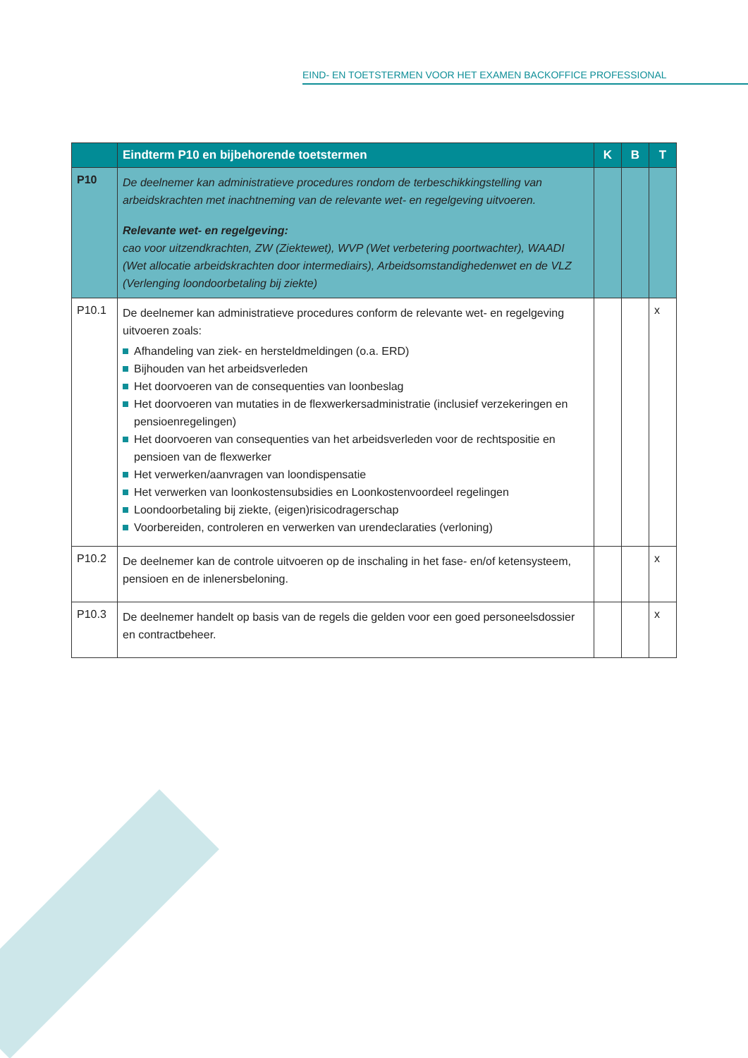EIND- EN TOETSTERMEN VOOR HET EXAMEN BACKOFFICE PROFESSIONAL
| | Eindterm P10 en bijbehorende toetstermen | K | B | T |
| --- | --- | --- | --- | --- |
| P10 | De deelnemer kan administratieve procedures rondom de terbeschikkingstelling van arbeidskrachten met inachtneming van de relevante wet- en regelgeving uitvoeren. Relevante wet- en regelgeving: cao voor uitzendkrachten, ZW (Ziektewet), WVP (Wet verbetering poortwachter), WAADI (Wet allocatie arbeidskrachten door intermediairs), Arbeidsomstandighedenwet en de VLZ (Verlenging loondoorbetaling bij ziekte) | | | |
| P10.1 | De deelnemer kan administratieve procedures conform de relevante wet- en regelgeving uitvoeren zoals: Afhandeling van ziek- en hersteldmeldingen (o.a. ERD) Bijhouden van het arbeidsverleden Het doorvoeren van de consequenties van loonbeslag Het doorvoeren van mutaties in de flexwerkersadministratie (inclusief verzekeringen en pensioenregelingen) Het doorvoeren van consequenties van het arbeidsverleden voor de rechtspositie en pensioen van de flexwerker Het verwerken/aanvragen van loondispensatie Het verwerken van loonkostensubsidies en Loonkostenvoordeel regelingen Loondoorbetaling bij ziekte, (eigen)risicodragerschap Voorbereiden, controleren en verwerken van urendeclaraties (verloning) | | | x |
| P10.2 | De deelnemer kan de controle uitvoeren op de inschaling in het fase- en/of ketensysteem, pensioen en de inlenersbeloning. | | | x |
| P10.3 | De deelnemer handelt op basis van de regels die gelden voor een goed personeelsdossier en contractbeheer. | | | x |